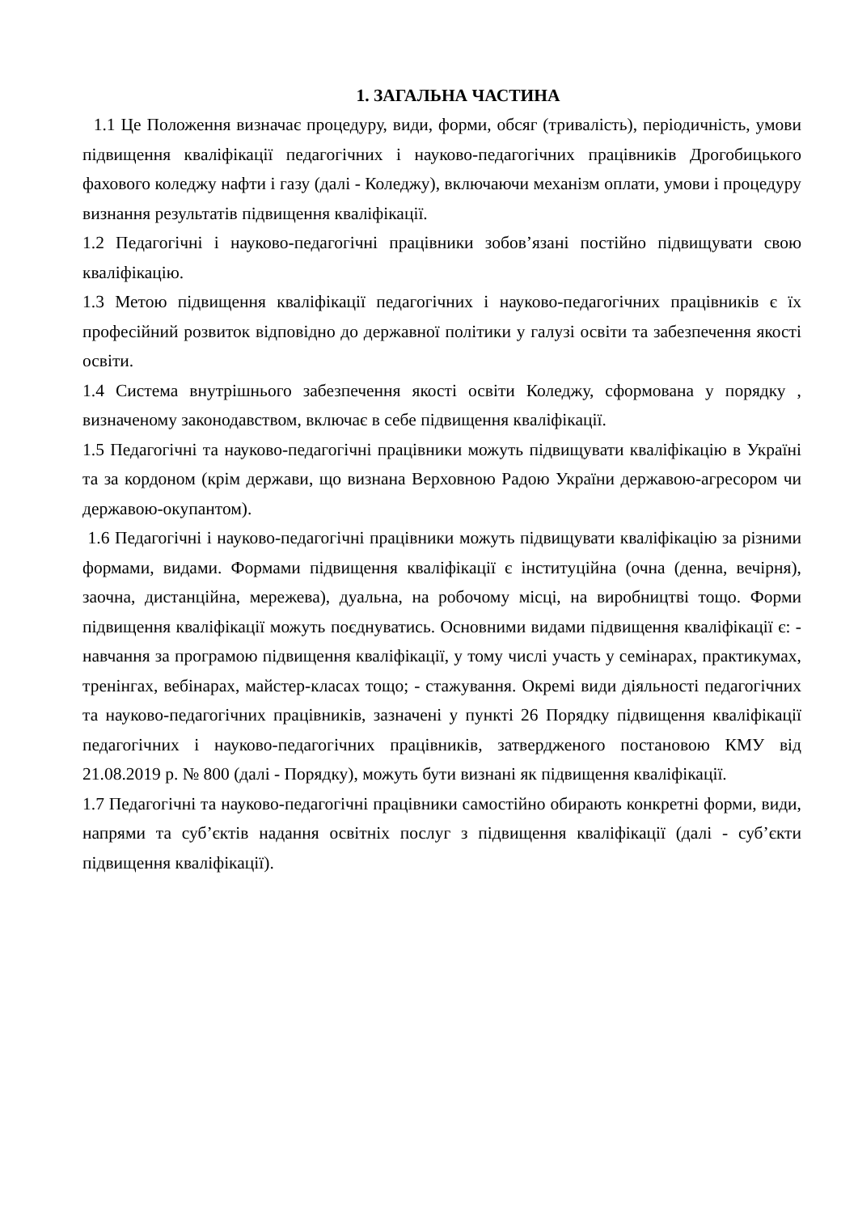1. ЗАГАЛЬНА ЧАСТИНА
1.1 Це Положення визначає процедуру, види, форми, обсяг (тривалість), періодичність, умови підвищення кваліфікації педагогічних і науково-педагогічних працівників Дрогобицького фахового коледжу нафти і газу (далі - Коледжу), включаючи механізм оплати, умови і процедуру визнання результатів підвищення кваліфікації.
1.2 Педагогічні і науково-педагогічні працівники зобов’язані постійно підвищувати свою кваліфікацію.
1.3 Метою підвищення кваліфікації педагогічних і науково-педагогічних працівників є їх професійний розвиток відповідно до державної політики у галузі освіти та забезпечення якості освіти.
1.4 Система внутрішнього забезпечення якості освіти Коледжу, сформована у порядку , визначеному законодавством, включає в себе підвищення кваліфікації.
1.5 Педагогічні та науково-педагогічні працівники можуть підвищувати кваліфікацію в Україні та за кордоном (крім держави, що визнана Верховною Радою України державою-агресором чи державою-окупантом).
1.6 Педагогічні і науково-педагогічні працівники можуть підвищувати кваліфікацію за різними формами, видами. Формами підвищення кваліфікації є інституційна (очна (денна, вечірня), заочна, дистанційна, мережева), дуальна, на робочому місці, на виробництві тощо. Форми підвищення кваліфікації можуть поєднуватись. Основними видами підвищення кваліфікації є: - навчання за програмою підвищення кваліфікації, у тому числі участь у семінарах, практикумах, тренінгах, вебінарах, майстер-класах тощо; - стажування. Окремі види діяльності педагогічних та науково-педагогічних працівників, зазначені у пункті 26 Порядку підвищення кваліфікації педагогічних і науково-педагогічних працівників, затвердженого постановою КМУ від 21.08.2019 р. № 800 (далі - Порядку), можуть бути визнані як підвищення кваліфікації.
1.7 Педагогічні та науково-педагогічні працівники самостійно обирають конкретні форми, види, напрями та суб’єктів надання освітніх послуг з підвищення кваліфікації (далі - суб’єкти підвищення кваліфікації).